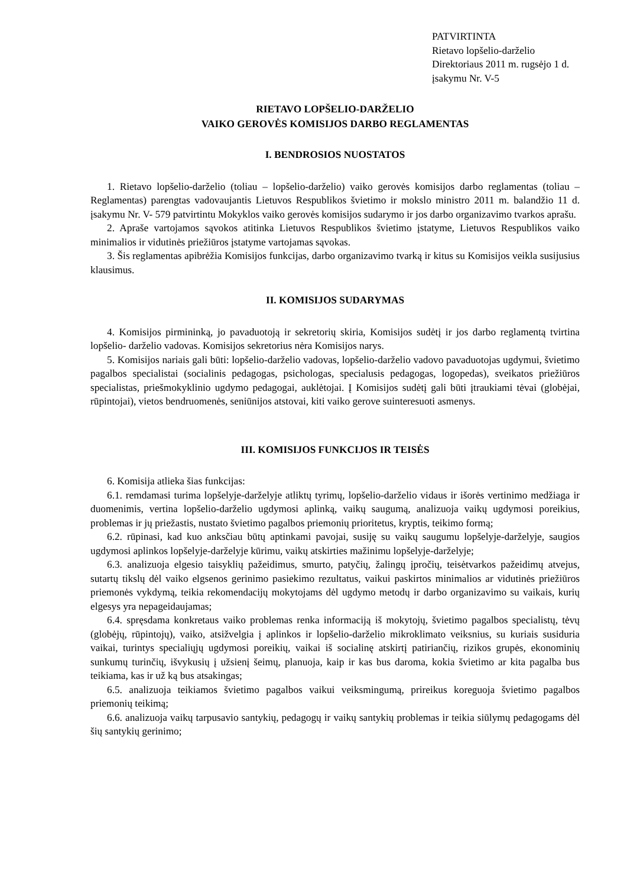PATVIRTINTA
Rietavo lopšelio-darželio
Direktoriaus 2011 m. rugsėjo 1 d.
įsakymu Nr. V-5
RIETAVO LOPŠELIO-DARŽELIO
VAIKO GEROVĖS KOMISIJOS DARBO REGLAMENTAS
I. BENDROSIOS NUOSTATOS
1. Rietavo lopšelio-darželio (toliau – lopšelio-darželio) vaiko gerovės komisijos darbo reglamentas (toliau – Reglamentas) parengtas vadovaujantis Lietuvos Respublikos švietimo ir mokslo ministro 2011 m. balandžio 11 d. įsakymu Nr. V- 579 patvirtintu Mokyklos vaiko gerovės komisijos sudarymo ir jos darbo organizavimo tvarkos aprašu.
2. Apraše vartojamos sąvokos atitinka Lietuvos Respublikos švietimo įstatyme, Lietuvos Respublikos vaiko minimalios ir vidutinės priežiūros įstatyme vartojamas sąvokas.
3. Šis reglamentas apibrėžia Komisijos funkcijas, darbo organizavimo tvarką ir kitus su Komisijos veikla susijusius klausimus.
II. KOMISIJOS SUDARYMAS
4. Komisijos pirmininką, jo pavaduotoją ir sekretorių skiria, Komisijos sudėtį ir jos darbo reglamentą tvirtina lopšelio- darželio vadovas. Komisijos sekretorius nėra Komisijos narys.
5. Komisijos nariais gali būti: lopšelio-darželio vadovas, lopšelio-darželio vadovo pavaduotojas ugdymui, švietimo pagalbos specialistai (socialinis pedagogas, psichologas, specialusis pedagogas, logopedas), sveikatos priežiūros specialistas, priešmokyklinio ugdymo pedagogai, auklėtojai. Į Komisijos sudėtį gali būti įtraukiami tėvai (globėjai, rūpintojai), vietos bendruomenės, seniūnijos atstovai, kiti vaiko gerove suinteresuoti asmenys.
III. KOMISIJOS FUNKCIJOS IR TEISĖS
6. Komisija atlieka šias funkcijas:
6.1. remdamasi turima lopšelyje-darželyje atliktų tyrimų, lopšelio-darželio vidaus ir išorės vertinimo medžiaga ir duomenimis, vertina lopšelio-darželio ugdymosi aplinką, vaikų saugumą, analizuoja vaikų ugdymosi poreikius, problemas ir jų priežastis, nustato švietimo pagalbos priemonių prioritetus, kryptis, teikimo formą;
6.2. rūpinasi, kad kuo anksčiau būtų aptinkami pavojai, susiję su vaikų saugumu lopšelyje-darželyje, saugios ugdymosi aplinkos lopšelyje-darželyje kūrimu, vaikų atskirties mažinimu lopšelyje-darželyje;
6.3. analizuoja elgesio taisyklių pažeidimus, smurto, patyčių, žalingų įpročių, teisėtvarkos pažeidimų atvejus, sutartų tikslų dėl vaiko elgsenos gerinimo pasiekimo rezultatus, vaikui paskirtos minimalios ar vidutinės priežiūros priemonės vykdymą, teikia rekomendacijų mokytojams dėl ugdymo metodų ir darbo organizavimo su vaikais, kurių elgesys yra nepageidaujamas;
6.4. spręsdama konkretaus vaiko problemas renka informaciją iš mokytojų, švietimo pagalbos specialistų, tėvų (globėjų, rūpintojų), vaiko, atsižvelgia į aplinkos ir lopšelio-darželio mikroklimato veiksnius, su kuriais susiduria vaikai, turintys specialiųjų ugdymosi poreikių, vaikai iš socialinę atskirtį patiriančių, rizikos grupės, ekonominių sunkumų turinčių, išvykusių į užsienį šeimų, planuoja, kaip ir kas bus daroma, kokia švietimo ar kita pagalba bus teikiama, kas ir už ką bus atsakingas;
6.5. analizuoja teikiamos švietimo pagalbos vaikui veiksmingumą, prireikus koreguoja švietimo pagalbos priemonių teikimą;
6.6. analizuoja vaikų tarpusavio santykių, pedagogų ir vaikų santykių problemas ir teikia siūlymų pedagogams dėl šių santykių gerinimo;